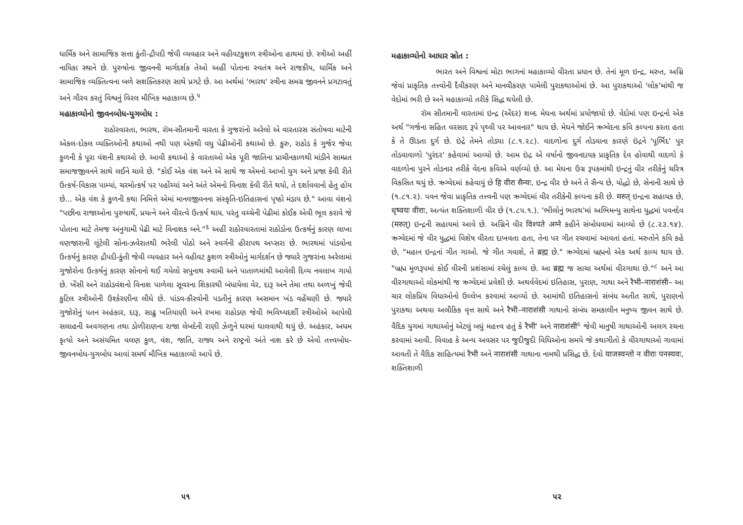ધાર્મિક અને સામાજિક સત્તા કુંતી-દ્રૌપદી જેવી વ્યવહાર અને વહીવટકુશળ સ્ત્રીઓના હાથમાં છે. સ્ત્રીઓ અહીં નાયિકા સ્થાને છે. પુરુષોના જીવનની માર્ગદર્શક તેઓ અહીં પોતાના સ્વતંત્ર અને રાજકીય, ધાર્મિક અને સામાજિક વ્યક્તિત્વના બળે સશક્તિકરણ સાથે પ્રગટે છે. આ અર્થમાં 'ભારથ' સ્ત્રીના સમગ્ર જીવનને પ્રગટાવતું અને ગૌરવ કરતું વિશ્વનું વિરલ મૌખિક મહાકાવ્ય છે.<sup>૫</sup>
મહાકાવ્યોનો જીવનબોધ-યુગબોધ :
રાઠોરવારતા, ભારથ, રૉમ-સીતમાની વારતા કે ગુજરાંનો અરેલો એ વારતારસ સંતોષવા માટેની એકલ-દોકલ વ્યક્તિઓની કથાઓ નથી પણ એકથી વધુ પેઢીઓની કથાઓ છે. કુરુ, રાઠોડ કે ગુર્જર જેવા કુળની કે પૂરા વંશની કથાઓ છે. આવી કથાઓ કે વારતાઓ એક પૂરી જાતિના પ્રાચીનકાળથી માંડીને સામ્પ્રત સમાજજીવનને સાથે લઈને ચાલે છે. "કોઈ એક વંશ અને એ સાથે જ એમનો આખો યુગ અને પ્રજા કેવી રીતે ઉત્કર્ષ-વિકાસ પામ્યાં, ચરમોત્કર્ષ પર પહોંચ્યાં અને અંતે એમનો વિનાશ કેવી રીતે થયો, તે દર્શાવવાનો હેતુ હોય છે... એક વંશ કે કુળની કથા નિમિત્તે એમાં માનવજીવનના સંસ્કૃતિ-ઇતિહાસનાં પૃષ્ઠો મંડાય છે." આવા વંશનો "પછીના રાજાઓના પુરુષાર્થે, પ્રયત્ને અને વીરત્વે ઉત્કર્ષ થાય. પરંતુ વચ્ચેની પેઢીમાં કોઈક એવી ભૂલ કરાવે જે પોતાના માટે તેમજ અનુગામી પેઢી માટે વિનાશક બને."<sup>૬</sup> અહીં રાઠોરવારતામાં રાઠોડોના ઉત્કર્ષનું કારણ લાખા વણજારાની લૂંટેલી સોના-ઝવેરાતથી ભરેલી પોઠો અને સ્વર્ગની હીરાપથ અપ્સરા છે. ભારથમાં પાંડવોના ઉત્કર્ષનું કારણ દ્રૌપદી-કુંતી જેવી વ્યવહાર અને વહીવટ કુશળ સ્ત્રીઓનું માર્ગદર્શન છે જ્યારે ગુજરાંના અરેલામાં ગુજોરોના ઉત્કર્ષનું કારણ સોનાનો થઈ ગયેલો સપુનાથ સ્વામી અને પાતાળમાંથી આવેલી દિવ્ય નવલાખ ગાયો છે. ખેંસી અને રાઠોડવંશનો વિનાશ પાળેલા સૂવરના શિકારથી બંધાયેલા વેર, દારૂ અને તેમા તથા અળખું જેવી કુટિલ સ્ત્રીઓની ઉશ્કેરણીના લીધે છે. પાંડવ-કૌરવોની પડતીનું કારણ અસમાન ખંડ વહેંચણી છે. જ્યારે ગુજોરોનું પતન અહંકાર, દારૂ, સાઢુ ખતિયાણી અને રખમા રાઠોડણ જેવી ભવિષ્યદર્શી સ્ત્રીઓએ આપેલી સલાહની અવગણના તથા ડોળીરાણના રાજા લેબદેની રાણી ઝેળુને ઘરમાં ઘાલવાથી થયું છે. અહંકાર, અધમ કૃત્યો અને અસંયમિત વલણ કુળ, વંશ, જાતિ, રાજ્ય અને રાષ્ટ્રનો અંતે નાશ કરે છે એવો તત્ત્વબોધ-જીવનબોધ-યુગબોધ આવાં સમર્થ મૌખિક મહાકાવ્યો આપે છે.
૫૧
મહાકાવ્યોનો આધાર સ્રોત :
ભારત અને વિશ્વનાં મોટા ભાગનાં મહાકાવ્યો વીરતા પ્રધાન છે. તેનાં મૂળ ઇન્દ્ર, મરુત, અગ્નિ જેવાં પ્રાકૃતિક તત્ત્વોની દૈવીકરણ અને માનવીકરણ પામેલી પુરાકથાઓમાં છે. આ પુરાકથાઓ 'લોક'માંથી જ વેદોમાં ભરી છે અને મહાકાવ્યો તરીકે સિદ્ધ થયેલી છે.
રૉમ સીતમાની વારતામાં ઇન્દ્ર (એંદર) શબ્દ મેઘના અર્થમાં પ્રયોજાયો છે. વેદોમાં પણ ઇન્દ્રનો એક અર્થ "ગર્જના સહિત વરસાદ રૂપે પૃથ્વી પર આવનાર" થાય છે. મેઘને જોઈને ઋગ્વેદના કવિ કલ્પના કરતા હતા કે તે ઊડતા દુર્ગ છે. ઇંદ્રે તેમને તોડ્યા (૮.૧.૨૮). વાદળોના દુર્ગ તોડવાના કારણે ઇંદ્રને 'પૂર્ભિદ' પુર તોડવાવાળો 'પુરંદર' કહેવામાં આવ્યો છે. આમ ઇંદ્ર એ વર્ષાનો જીવનદાયક પ્રાકૃતિક દેવ હોવાથી વાદળો કે વાદળોના પુરને તોડનાર તરીકે વેદના કવિએ વર્ણવ્યો છે. આ મેઘના ઉગ્ર રૂપકમાંથી ઇન્દ્રનું વીર તરીકેનું ચરિત્ર વિકસિત થયું છે. ઋગ્વેદમાં કહેવાયું છે हि वीरा सैन्यः, ઇન્દ્ર વીર છે અને તે સૈન્ય છે, યોદ્ધો છે, સેનાની સાથે છે (૧.૮૧.૨). પવન જેવા પ્રાકૃતિક તત્ત્વની પણ ઋગ્વેદમાં વીર તરીકેની કલ્પના કરી છે. मरुत् ઇન્દ્રના સહાયક છે, धृष्वयः वीराः, અત્યંત શક્તિશાળી વીર છે (૧.૮૫.૧.). 'ભીલોનું ભારથ'માં અભિમન્યુ સાથેના યુદ્ધમાં પવનદેવ (मरुत्) ઇન્દ્રની સહાયમાં આવે છે. અગ્નિને વીર विश्पते अग्ने કહીને સંબોધવામાં આવ્યો છે (૮.૨૩.૧૪). ઋગ્વેદમાં જે વીર યુદ્ધમાં વિશેષ વીરતા દાખવતા હતા, તેના પર ગીત રચવામાં આવતાં હતાં. મરુતોને કવિ કહે છે, "મહાન ઇન્દ્રનાં ગીત ગાઓ. જે ગીત ગવાશે, તે ब्रह्म છે." ઋગ્વેદમાં બ્રહ્મનો એક અર્થ કાવ્ય થાય છે. "બ્રહ્મ મૂળરૂપમાં કોઈ વીરની પ્રશંસામાં રચેલું કાવ્ય છે. આ ब्रह्म જ સાચા અર્થમાં વીરગાથા છે."<sup>૮</sup> અને આ વીરગાથાઓ લોકમાંથી જ ઋગ્વેદમાં પ્રવેશી છે. અથર્વવેદમાં ઇતિહાસ, પુરાણ, ગાથા અને रैभी–नाराशंसी– આ ચાર લોકપ્રિય વિધાઓનો ઉલ્લેખ કરવામાં આવ્યો છે. આમાંથી ઇતિહાસનો સંબંધ અતીત સાથે, પુરાણનો પુરાકથા અથવા અલૌકિક વૃત્ત સાથે અને रैभी–नाराशंसी ગાથાનો સંબંધ સમકાલીન મનુષ્ય જીવન સાથે છે. વૈદિક યુગમાં ગાથાઓનું એટલું બધું મહત્ત્વ હતું કે रैभी' અને नाराशंसी<sup>૯</sup> જેવી માનુષી ગાથાઓની અલગ રચના કરવામાં આવી. વિવાહ કે અન્ય અવસર પર જુદીજુદી વિધિઓના સમયે જે કથાગીતો કે વીરગાથાઓ ગાવામાં આવતી તે વૈદિક સાહિત્યમાં रैभी અને नाराशंसी ગાથાના નામથી પ્રસિદ્ધ છે. દેવો याजस्वन्तो न वीराः पनस्यवः, શક્તિશાળી
૫૨